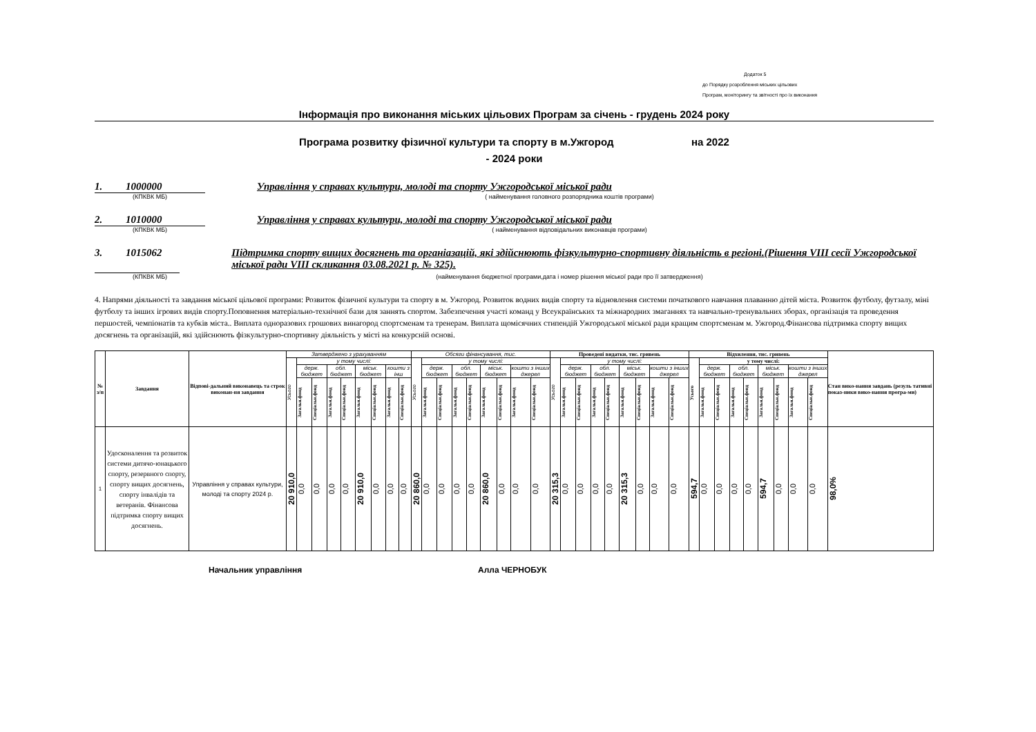Додаток 5
до Порядку розроблення міських цільових
Програм, моніторингу та звітності про їх виконання
Інформація про виконання міських цільових Програм за січень - грудень 2024 року
Програма розвитку фізичної культури та спорту в м.Ужгород на 2022
- 2024 роки
1. 1000000
Управління у справах культури, молоді та спорту Ужгородської міської ради
(КПКВК МБ) ( найменування головного розпорядника коштів програми)
2. 1010000
Управління у справах культури, молоді та спорту Ужгородської міської ради
(КПКВК МБ) ( найменування відповідальних виконавців програми)
3. 1015062
Підтримка спорту вищих досягнень та органіазацій, які здійснюють фізкультурно-спортивну діяльність в регіоні.(Рішення VIII сесії Ужгородської міської ради VIII скликання 03.08.2021 р. № 325).
(КПКВК МБ) (найменування бюджетної програми,дата і номер рішення міської ради про її затвердження)
4. Напрями діяльності та завдання міської цільової програми: Розвиток фізичної культури та спорту в м. Ужгород. Розвиток водних видів спорту та відновлення системи початкового навчання плаванню дітей міста. Розвиток футболу, футзалу, міні футболу та інших ігрових видів спорту.Поповнення матеріально-технічної бази для заннять спортом. Забезпечення участі команд у Всеукраїнських та міжнародних змаганнях та навчально-тренувальних зборах, організація та проведення першостей, чемпіонатів та кубків міста.. Виплата одноразових грошових винагород спортсменам та тренерам. Виплата щомісячних стипендій Ужгородської міської ради кращим спортсменам м. Ужгород.Фінансова підтримка спорту вищих досягнень та організацій, які здійснюють фізкультурно-спортивну діяльність у місті на конкурсній основі.
| № з/п | Завдання | Відпові-дальний виконавець та строк виконан-ня завдання | Затверджено з урахуванням | | | | | | | | | Обсяги фінансування, тис. | | | | | | | | | Проведені видатки, тис. гривень | | | | | | | | | Відхилення, тис. гривень | | | | | | | | | Стан вико-нання завдань (резуль тативні показ-ники вико-нання програ-ми) |
| --- | --- | --- | --- | --- | --- | --- | --- | --- | --- | --- | --- | --- | --- | --- | --- | --- | --- | --- | --- | --- | --- | --- | --- | --- | --- | --- | --- | --- | --- | --- | --- | --- | --- | --- | --- | --- | --- | --- | --- |
| | | | Усього | у тому числі: | | | | | | | | Усього | у тому числі: | | | | | | | | Усього | у тому числі: | | | | | | | | Усього | у тому числі: | | | | | | | | |
| | | | | держ. бюджет | | обл. бюджет | | міськ. бюджет | | кошти з інш | | | держ. бюджет | | обл. бюджет | | міськ. бюджет | | кошти з інших джерел | | | держ. бюджет | | обл. бюджет | | міськ. бюджет | | кошти з інших джерел | | | держ. бюджет | | обл. бюджет | | міськ. бюджет | | кошти з інших джерел | | |
| | | | | Загальн.фонд | Спеціальн.фонд | Загальн.фонд | Спеціальн.фонд | Загальн.фонд | Спеціальн.фонд | Загальн.фонд | Спеціальн.фонд | | Загальн.фонд | Спеціальн.фонд | Загальн.фонд | Спеціальн.фонд | Загальн.фонд | Спеціальн.фонд | Загальн.фонд | Спеціальн.фонд | | Загальн.фонд | Спеціальн.фонд | Загальн.фонд | Спеціальн.фонд | Загальн.фонд | Спеціальн.фонд | Загальн.фонд | Спеціальн.фонд | | Загальн.фонд | Спеціальн.фонд | Загальн.фонд | Спеціальн.фонд | Загальн.фонд | Спеціальн.фонд | Загальн.фонд | Спеціальн.фонд | |
| 1 | Удосконалення та розвиток системи дитячо-юнацького спорту, резервного спорту, спорту вищих досягнень, спорту інвалідів та ветеранів. Фінансова підтримка спорту вищих досягнень. | Управління у справах культури, молоді та спорту 2024 р. | 20 910,0 | 0,0 | 0,0 | 0,0 | 0,0 | 20 910,0 | 0,0 | 0,0 | 0,0 | 20 860,0 | 0,0 | 0,0 | 0,0 | 0,0 | 20 860,0 | 0,0 | 0,0 | 0,0 | 20 315,3 | 0,0 | 0,0 | 0,0 | 0,0 | 20 315,3 | 0,0 | 0,0 | 0,0 | 594,7 | 0,0 | 0,0 | 0,0 | 0,0 | 594,7 | 0,0 | 0,0 | 0,0 | 98,0% |
Начальник управління Алла ЧЕРНОБУК